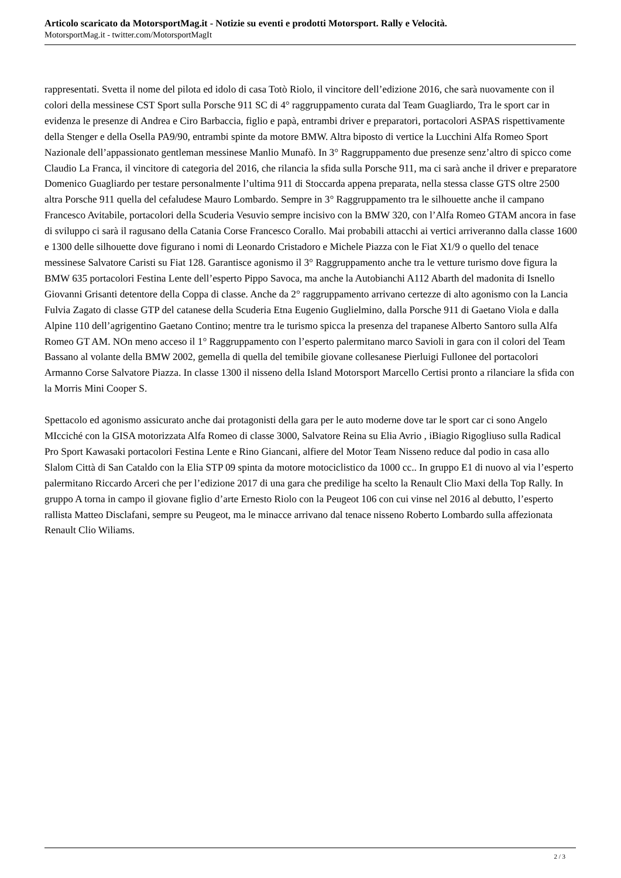Articolo scaricato da MotorsportMag.it - Notizie su eventi e prodotti Motorsport. Rally e Velocità.
MotorsportMag.it - twitter.com/MotorsportMagIt
rappresentati. Svetta il nome del pilota ed idolo di casa Totò Riolo, il vincitore dell’edizione 2016, che sarà nuovamente con il colori della messinese CST Sport sulla Porsche 911 SC di 4° raggruppamento curata dal Team Guagliardo, Tra le sport car in evidenza le presenze di Andrea e Ciro Barbaccia, figlio e papà, entrambi driver e preparatori, portacolori ASPAS rispettivamente della Stenger e della Osella PA9/90, entrambi spinte da motore BMW. Altra biposto di vertice la Lucchini Alfa Romeo Sport Nazionale dell’appassionato gentleman messinese Manlio Munafò. In 3° Raggruppamento due presenze senz’altro di spicco come Claudio La Franca, il vincitore di categoria del 2016, che rilancia la sfida sulla Porsche 911, ma ci sarà anche il driver e preparatore Domenico Guagliardo per testare personalmente l’ultima 911 di Stoccarda appena preparata, nella stessa classe GTS oltre 2500 altra Porsche 911 quella del cefaludese Mauro Lombardo. Sempre in 3° Raggruppamento tra le silhouette anche il campano Francesco Avitabile, portacolori della Scuderia Vesuvio sempre incisivo con la BMW 320, con l’Alfa Romeo GTAM ancora in fase di sviluppo ci sarà il ragusano della Catania Corse Francesco Corallo. Mai probabili attacchi ai vertici arriveranno dalla classe 1600 e 1300 delle silhouette dove figurano i nomi di Leonardo Cristadoro e Michele Piazza con le Fiat X1/9 o quello del tenace messinese Salvatore Caristi su Fiat 128. Garantisce agonismo il 3° Raggruppamento anche tra le vetture turismo dove figura la BMW 635 portacolori Festina Lente dell’esperto Pippo Savoca, ma anche la Autobianchi A112 Abarth del madonita di Isnello Giovanni Grisanti detentore della Coppa di classe. Anche da 2° raggruppamento arrivano certezze di alto agonismo con la Lancia Fulvia Zagato di classe GTP del catanese della Scuderia Etna Eugenio Guglielmino, dalla Porsche 911 di Gaetano Viola e dalla Alpine 110 dell’agrigentino Gaetano Contino; mentre tra le turismo spicca la presenza del trapanese Alberto Santoro sulla Alfa Romeo GT AM. NOn meno acceso il 1° Raggruppamento con l’esperto palermitano marco Savioli in gara con il colori del Team Bassano al volante della BMW 2002, gemella di quella del temibile giovane collesanese Pierluigi Fullonee del portacolori Armanno Corse Salvatore Piazza. In classe 1300 il nisseno della Island Motorsport Marcello Certisi pronto a rilanciare la sfida con la Morris Mini Cooper S.
Spettacolo ed agonismo assicurato anche dai protagonisti della gara per le auto moderne dove tar le sport car ci sono Angelo MIcciché con la GISA motorizzata Alfa Romeo di classe 3000, Salvatore Reina su Elia Avrio , iBiagio Rigogliuso sulla Radical Pro Sport Kawasaki portacolori Festina Lente e Rino Giancani, alfiere del Motor Team Nisseno reduce dal podio in casa allo Slalom Città di San Cataldo con la Elia STP 09 spinta da motore motociclistico da 1000 cc.. In gruppo E1 di nuovo al via l’esperto palermitano Riccardo Arceri che per l’edizione 2017 di una gara che predilige ha scelto la Renault Clio Maxi della Top Rally. In gruppo A torna in campo il giovane figlio d’arte Ernesto Riolo con la Peugeot 106 con cui vinse nel 2016 al debutto, l’esperto rallista Matteo Disclafani, sempre su Peugeot, ma le minacce arrivano dal tenace nisseno Roberto Lombardo sulla affezionata Renault Clio Wiliams.
2 / 3